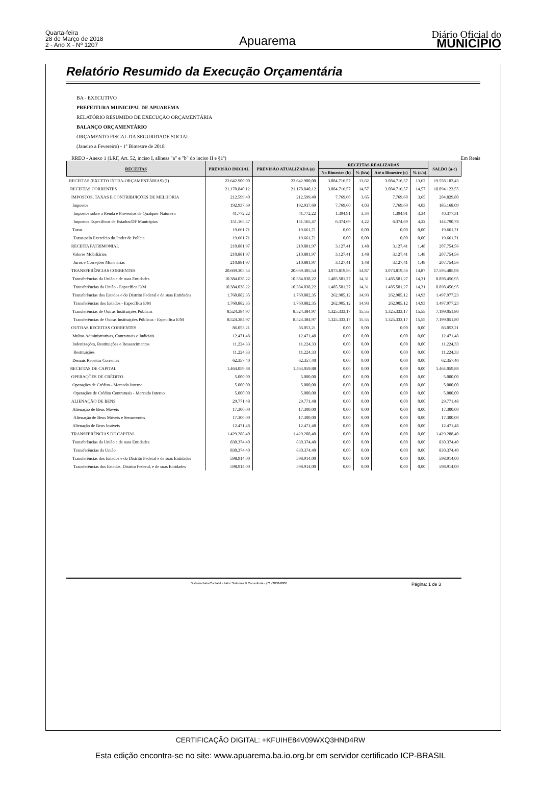Quarta-feira
28 de Março de 2018
2 - Ano X - Nº 1207
Apuarema
Diário Oficial do
MUNICÍPIO
Relatório Resumido da Execução Orçamentária
BA - EXECUTIVO
PREFEITURA MUNICIPAL DE APUAREMA
RELATÓRIO RESUMIDO DE EXECUÇÃO ORÇAMENTÁRIA
BALANÇO ORÇAMENTÁRIO
ORÇAMENTO FISCAL DA SEGURIDADE SOCIAL
(Janeiro a Fevereiro) - 1º Bimestre de 2018
RREO - Anexo 1 (LRF, Art. 52, inciso I, alíneas "a" e "b" do inciso II e §1º) Em Reais
| RECEITAS | PREVISÃO INICIAL | PREVISÃO ATUALIZADA (a) | RECEITAS REALIZADAS | | | | SALDO (a-c) |
| --- | --- | --- | --- | --- | --- | --- | --- |
| | | | No Bimestre (b) | % (b/a) | Até o Bimestre (c) | % (c/a) | |
| RECEITAS (EXCETO INTRA-ORÇAMENTÁRIAS) (I) | 22.642.900,00 | 22.642.900,00 | 3.084.716,57 | 13,62 | 3.084.716,57 | 13,62 | 19.558.183,43 |
| RECEITAS CORRENTES | 21.178.840,12 | 21.178.840,12 | 3.084.716,57 | 14,57 | 3.084.716,57 | 14,57 | 18.094.123,55 |
| IMPOSTOS, TAXAS E CONTRIBUIÇÕES DE MELHORIA | 212.599,40 | 212.599,40 | 7.769,60 | 3,65 | 7.769,60 | 3,65 | 204.829,80 |
| Impostos | 192.937,69 | 192.937,69 | 7.769,60 | 4,03 | 7.769,60 | 4,03 | 185.168,09 |
| Impostos sobre a Renda e Proventos de Qualquer Natureza | 41.772,22 | 41.772,22 | 1.394,91 | 3,34 | 1.394,91 | 3,34 | 40.377,31 |
| Impostos Específicos de Estados/DF Municípios | 151.165,47 | 151.165,47 | 6.374,69 | 4,22 | 6.374,69 | 4,22 | 144.790,78 |
| Taxas | 19.661,71 | 19.661,71 | 0,00 | 0,00 | 0,00 | 0,00 | 19.661,71 |
| Taxas pelo Exercício do Poder de Polícia | 19.661,71 | 19.661,71 | 0,00 | 0,00 | 0,00 | 0,00 | 19.661,71 |
| RECEITA PATRIMONIAL | 210.881,97 | 210.881,97 | 3.127,41 | 1,48 | 3.127,41 | 1,48 | 207.754,56 |
| Valores Mobiliários | 210.881,97 | 210.881,97 | 3.127,41 | 1,48 | 3.127,41 | 1,48 | 207.754,56 |
| Juros e Correções Monetárias | 210.881,97 | 210.881,97 | 3.127,41 | 1,48 | 3.127,41 | 1,48 | 207.754,56 |
| TRANSFERÊNCIAS CORRENTES | 20.669.305,54 | 20.669.305,54 | 3.073.819,56 | 14,87 | 3.073.819,56 | 14,87 | 17.595.485,98 |
| Transferências da União e de suas Entidades | 10.384.038,22 | 10.384.038,22 | 1.485.581,27 | 14,31 | 1.485.581,27 | 14,31 | 8.898.456,95 |
| Transferências da União - Específica E/M | 10.384.038,22 | 10.384.038,22 | 1.485.581,27 | 14,31 | 1.485.581,27 | 14,31 | 8.898.456,95 |
| Transferências dos Estados e do Distrito Federal e de suas Entidades | 1.760.882,35 | 1.760.882,35 | 262.905,12 | 14,93 | 262.905,12 | 14,93 | 1.497.977,23 |
| Transferências dos Estados - Específica E/M | 1.760.882,35 | 1.760.882,35 | 262.905,12 | 14,93 | 262.905,12 | 14,93 | 1.497.977,23 |
| Transferências de Outras Instituições Públicas | 8.524.384,97 | 8.524.384,97 | 1.325.333,17 | 15,55 | 1.325.333,17 | 15,55 | 7.199.051,80 |
| Transferências de Outras Instituições Públicas - Específica E/M | 8.524.384,97 | 8.524.384,97 | 1.325.333,17 | 15,55 | 1.325.333,17 | 15,55 | 7.199.051,80 |
| OUTRAS RECEITAS CORRENTES | 86.053,21 | 86.053,21 | 0,00 | 0,00 | 0,00 | 0,00 | 86.053,21 |
| Multas Administrativas, Contratuais e Judiciais | 12.471,48 | 12.471,48 | 0,00 | 0,00 | 0,00 | 0,00 | 12.471,48 |
| Indenizações, Restituições e Ressarcimentos | 11.224,33 | 11.224,33 | 0,00 | 0,00 | 0,00 | 0,00 | 11.224,33 |
| Restituições | 11.224,33 | 11.224,33 | 0,00 | 0,00 | 0,00 | 0,00 | 11.224,33 |
| Demais Receitas Correntes | 62.357,40 | 62.357,40 | 0,00 | 0,00 | 0,00 | 0,00 | 62.357,40 |
| RECEITAS DE CAPITAL | 1.464.059,88 | 1.464.059,88 | 0,00 | 0,00 | 0,00 | 0,00 | 1.464.059,88 |
| OPERAÇÕES DE CRÉDITO | 5.000,00 | 5.000,00 | 0,00 | 0,00 | 0,00 | 0,00 | 5.000,00 |
| Operações de Crédito - Mercado Interno | 5.000,00 | 5.000,00 | 0,00 | 0,00 | 0,00 | 0,00 | 5.000,00 |
| Operações de Crédito Contratuais - Mercado Interno | 5.000,00 | 5.000,00 | 0,00 | 0,00 | 0,00 | 0,00 | 5.000,00 |
| ALIENAÇÃO DE BENS | 29.771,48 | 29.771,48 | 0,00 | 0,00 | 0,00 | 0,00 | 29.771,48 |
| Alienação de Bens Móveis | 17.300,00 | 17.300,00 | 0,00 | 0,00 | 0,00 | 0,00 | 17.300,00 |
| Alienação de Bens Móveis e Semoventes | 17.300,00 | 17.300,00 | 0,00 | 0,00 | 0,00 | 0,00 | 17.300,00 |
| Alienação de Bens Imóveis | 12.471,48 | 12.471,48 | 0,00 | 0,00 | 0,00 | 0,00 | 12.471,48 |
| TRANSFERÊNCIAS DE CAPITAL | 1.429.288,40 | 1.429.288,40 | 0,00 | 0,00 | 0,00 | 0,00 | 1.429.288,40 |
| Transferências da União e de suas Entidades | 830.374,40 | 830.374,40 | 0,00 | 0,00 | 0,00 | 0,00 | 830.374,40 |
| Transferências da União | 830.374,40 | 830.374,40 | 0,00 | 0,00 | 0,00 | 0,00 | 830.374,40 |
| Transferências dos Estados e do Distrito Federal e de suas Entidades | 598.914,00 | 598.914,00 | 0,00 | 0,00 | 0,00 | 0,00 | 598.914,00 |
| Transferências dos Estados, Distrito Federal, e de suas Entidades | 598.914,00 | 598.914,00 | 0,00 | 0,00 | 0,00 | 0,00 | 598.914,00 |
Sistema FatorContabil - Fator Sistemas & Consultoria - (71) 3038-8800 Página: 1 de 3
CERTIFICAÇÃO DIGITAL: +KFUIHE84V09WXQ3HND4RW
Esta edição encontra-se no site: www.apuarema.ba.io.org.br em servidor certificado ICP-BRASIL